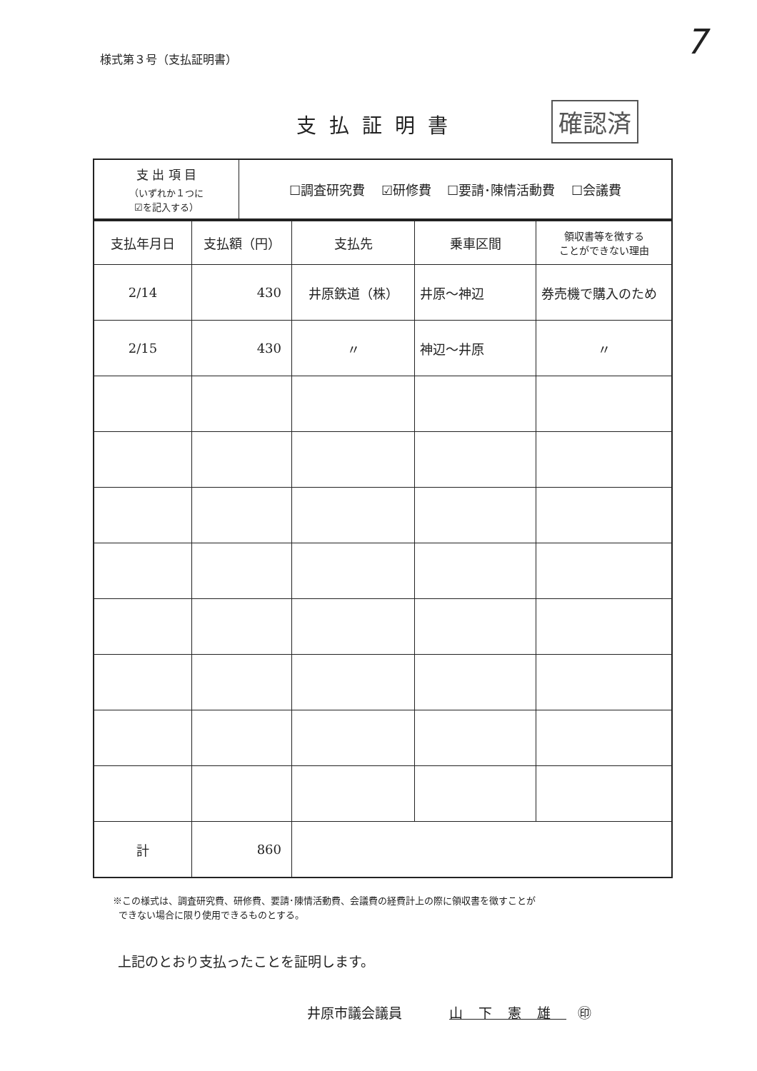7
様式第３号（支払証明書）
支払証明書
確認済
| 支 出 項 目 （いずれか１つに ☑を記入する） | ☐調査研究費 ☑研修費 ☐要請･陳情活動費 ☐会議費 |
| 支払年月日 | 支払額（円） | 支払先 | 乗車区間 | 領収書等を徴する ことができない理由 |
| --- | --- | --- | --- | --- |
| 2/14 | 430 | 井原鉄道（株） | 井原～神辺 | 券売機で購入のため |
| 2/15 | 430 | 〃 | 神辺～井原 | 〃 |
| 計 | 860 | | | |
※この様式は、調査研究費、研修費、要請･陳情活動費、会議費の経費計上の際に領収書を徴すことが
できない場合に限り使用できるものとする。
上記のとおり支払ったことを証明します。
井原市議会議員 山下憲雄 ㊞